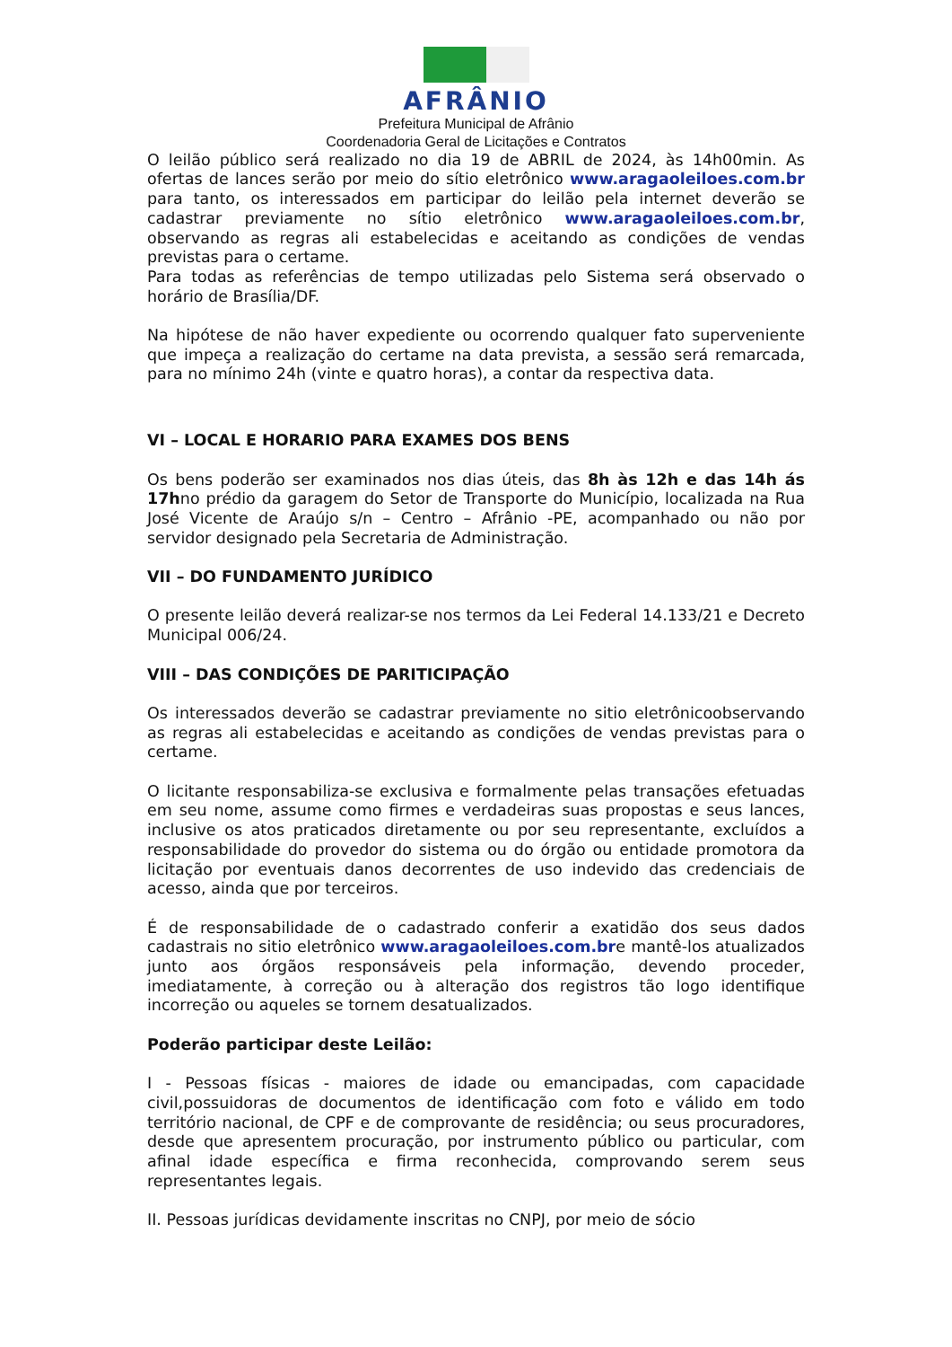AFRÂNIO
Prefeitura Municipal de Afrânio
Coordenadoria Geral de Licitações e Contratos
O leilão público será realizado no dia 19 de ABRIL de 2024, às 14h00min. As ofertas de lances serão por meio do sítio eletrônico www.aragaoleiloes.com.br para tanto, os interessados em participar do leilão pela internet deverão se cadastrar previamente no sítio eletrônico www.aragaoleiloes.com.br, observando as regras ali estabelecidas e aceitando as condições de vendas previstas para o certame.
Para todas as referências de tempo utilizadas pelo Sistema será observado o horário de Brasília/DF.
Na hipótese de não haver expediente ou ocorrendo qualquer fato superveniente que impeça a realização do certame na data prevista, a sessão será remarcada, para no mínimo 24h (vinte e quatro horas), a contar da respectiva data.
VI – LOCAL E HORARIO PARA EXAMES DOS BENS
Os bens poderão ser examinados nos dias úteis, das 8h às 12h e das 14h ás 17hno prédio da garagem do Setor de Transporte do Município, localizada na Rua José Vicente de Araújo s/n – Centro – Afrânio -PE, acompanhado ou não por servidor designado pela Secretaria de Administração.
VII – DO FUNDAMENTO JURÍDICO
O presente leilão deverá realizar-se nos termos da Lei Federal 14.133/21 e Decreto Municipal 006/24.
VIII – DAS CONDIÇÕES DE PARITICIPAÇÃO
Os interessados deverão se cadastrar previamente no sitio eletrônicoobservando as regras ali estabelecidas e aceitando as condições de vendas previstas para o certame.
O licitante responsabiliza-se exclusiva e formalmente pelas transações efetuadas em seu nome, assume como firmes e verdadeiras suas propostas e seus lances, inclusive os atos praticados diretamente ou por seu representante, excluídos a responsabilidade do provedor do sistema ou do órgão ou entidade promotora da licitação por eventuais danos decorrentes de uso indevido das credenciais de acesso, ainda que por terceiros.
É de responsabilidade de o cadastrado conferir a exatidão dos seus dados cadastrais no sitio eletrônico www.aragaoleiloes.com.bre mantê-los atualizados junto aos órgãos responsáveis pela informação, devendo proceder, imediatamente, à correção ou à alteração dos registros tão logo identifique incorreção ou aqueles se tornem desatualizados.
Poderão participar deste Leilão:
I - Pessoas físicas - maiores de idade ou emancipadas, com capacidade civil,possuidoras de documentos de identificação com foto e válido em todo território nacional, de CPF e de comprovante de residência; ou seus procuradores, desde que apresentem procuração, por instrumento público ou particular, com afinal idade específica e firma reconhecida, comprovando serem seus representantes legais.
II. Pessoas jurídicas devidamente inscritas no CNPJ, por meio de sócio